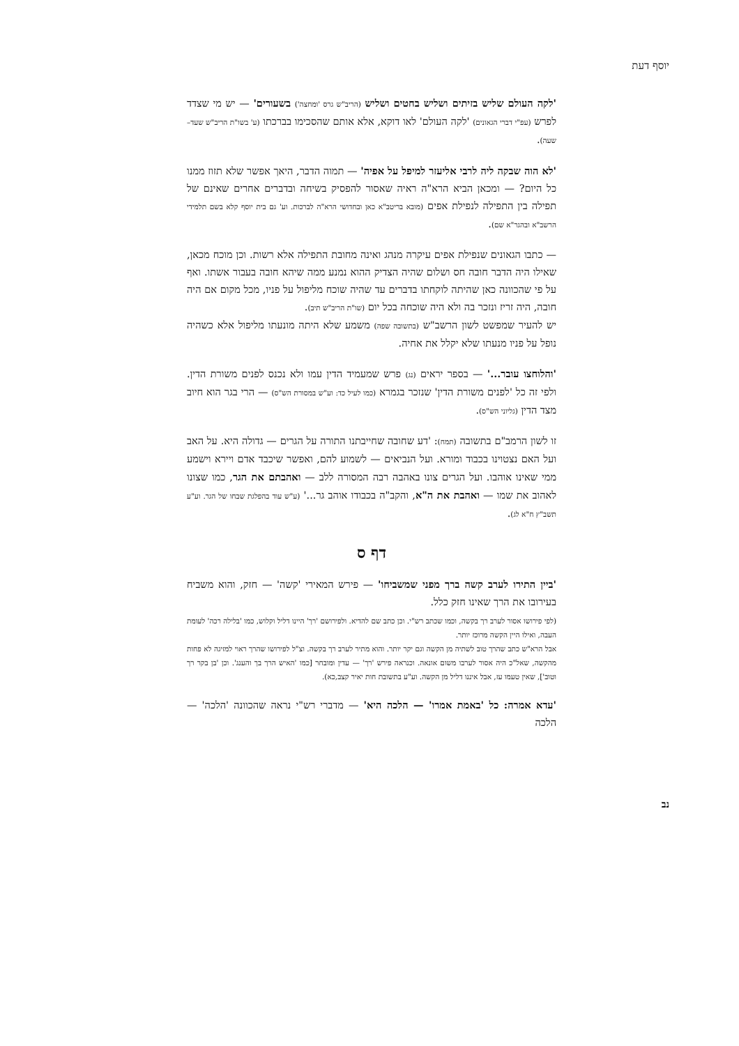יוסף דעת
'לקה העולם שליש בזיתים ושליש בחטים ושליש (הריב"ש גרס 'ומחצה') בשעורים' — יש מי שצדד לפרש (עפ"י דברי הגאונים) 'לקה העולם' לאו דוקא, אלא אותם שהסכימו בברכתו (ע' בשו"ת הריב"ש שעד–שעה).
'לא הוה שבקה ליה לרבי אליעזר למיפל על אפיה' — תמוה הדבר, היאך אפשר שלא תזוז ממנו כל היום? — ומכאן הביא הרא"ה ראיה שאסור להפסיק בשיחה ובדברים אחרים שאינם של תפילה בין התפילה לנפילת אפים (מובא בריטב"א כאן ובחדושי הרא"ה לברכות. וע' גם בית יוסף קלא בשם תלמידי הרשב"א ובהגר"א שם).
— כתבו הגאונים שנפילת אפים עיקרה מנהג ואינה מחובת התפילה אלא רשות. וכן מוכח מכאן, שאילו היה הדבר חובה חס ושלום שהיה הצדיק ההוא נמנע ממה שיהא חובה בעבור אשתו. ואף על פי שהכוונה כאן שהיתה לוקחתו בדברים עד שהיה שוכח מליפול על פניו, מכל מקום אם היה חובה, היה זריז ונזכר בה ולא היה שוכחה בכל יום (שו"ת הריב"ש תיב).
יש להעיר שמפשט לשון הרשב"ש (בתשובה שפה) משמע שלא היתה מונעתו מליפול אלא כשהיה נופל על פניו מנעתו שלא יקלל את אחיה.
'והלוחצו עובר...' — בספר יראים (נג) פרש שמעמיד הדין עמו ולא נכנס לפנים משורת הדין. ולפי זה כל 'לפנים משורת הדין' שנזכר בגמרא (כמו לעיל כד: וע"ש במסורת הש"ס) — הרי בגר הוא חיוב מצד הדין (גליוני הש"ס).
זו לשון הרמב"ם בתשובה (תמח): 'דע שחובה שחייבתנו התורה על הגרים — גדולה היא. על האב ועל האם נצטוינו בכבוד ומורא. ועל הנביאים — לשמוע להם, ואפשר שיכבד אדם ויירא וישמע ממי שאינו אוהבו. ועל הגרים צונו באהבה רבה המסורה ללב — ואהבתם את הגר, כמו שצונו לאהוב את שמו — ואהבת את ה"א, והקב"ה בכבודו אוהב גר...' (ע"ש עוד בהפלגת שבחו של הגר. וע"ע תשב"ץ ח"א לג).
דף ס
'ביין התירו לערב קשה ברך מפני שמשביחו' — פירש המאירי 'קשה' — חזק, והוא משביח בעירובו את הרך שאינו חזק כלל.
(לפי פירושו אסור לערב רך בקשה, וכמו שכתב רש"י. וכן כתב שם להדיא. ולפירושם 'רך' היינו דליל וקלוש, כמו 'בלילה רכה' לעומת העבה, ואילו היין הקשה מרוכז יותר.
אבל הרא"ש כתב שהרך טוב לשתיה מן הקשה וגם יקר יותר. והוא מתיר לערב רך בקשה. וצ"ל לפירושו שהרך ראוי למזיגה לא פחות מהקשה, שאל"כ היה אסור לערבו משום אונאה. וכנראה פירש 'רך' — עדין ומובחר [כמו 'האיש הרך בך והענג'. וכן 'בן בקר רך וטוב'], שאין טעמו עז, אבל איננו דליל מן הקשה. וע"ע בתשובת חות יאיר קצב,כא).
'עדא אמרה: כל 'באמת אמרו' — הלכה היא' — מדברי רש"י נראה שהכוונה 'הלכה' — הלכה
נב